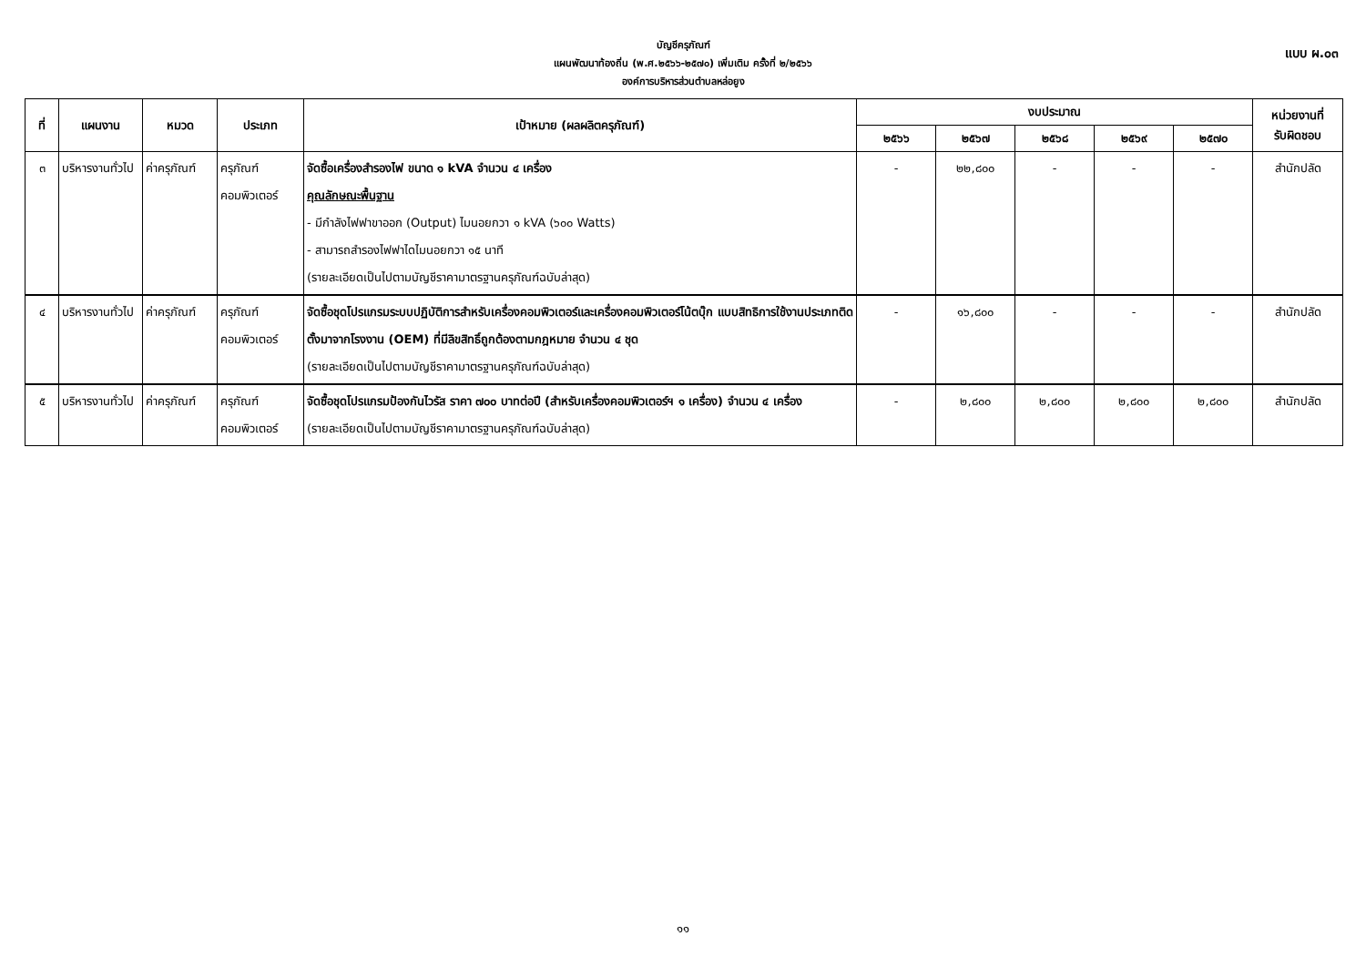บัญชีครุภัณฑ์
แผนพัฒนาท้องถิ่น (พ.ศ.๒๕๖๖-๒๕๗๐) เพิ่มเติม ครั้งที่ ๒/๒๕๖๖
องค์การบริหารส่วนตำบลหล่อยูง
แบบ ผ.๐๓
| ที่ | แผนงาน | หมวด | ประเภท | เป้าหมาย (ผลผลิตครุภัณฑ์) | งบประมาณ | | | | | หน่วยงานที่ รับผิดชอบ |
| --- | --- | --- | --- | --- | --- | --- | --- | --- | --- | --- |
| | | | | | ๒๕๖๖ | ๒๕๖๗ | ๒๕๖๘ | ๒๕๖๙ | ๒๕๗๐ | |
| ๓ | บริหารงานทั่วไป | ค่าครุภัณฑ์ | ครุภัณฑ์คอมพิวเตอร์ | จัดซื้อเครื่องสำรองไฟ ขนาด ๑ kVA จำนวน ๔ เครื่อง คุณลักษณะพื้นฐาน - มีกำลังไฟฟาขาออก (Output) ไมนอยกวา ๑ kVA (๖๐๐ Watts) - สามารถสำรองไฟฟาไดไมนอยกวา ๑๕ นาที (รายละเอียดเป็นไปตามบัญชีราคามาตรฐานครุภัณฑ์ฉบับล่าสุด) | - | ๒๒,๘๐๐ | - | - | - | สำนักปลัด |
| ๔ | บริหารงานทั่วไป | ค่าครุภัณฑ์ | ครุภัณฑ์คอมพิวเตอร์ | จัดซื้อชุดโปรแกรมระบบปฏิบัติการสำหรับเครื่องคอมพิวเตอร์และเครื่องคอมพิวเตอร์โน้ตบุ๊ก แบบสิทธิการใช้งานประเภทติดตั้งมาจากโรงงาน (OEM) ที่มีลิขสิทธิ์ถูกต้องตามกฎหมาย จำนวน ๔ ชุด (รายละเอียดเป็นไปตามบัญชีราคามาตรฐานครุภัณฑ์ฉบับล่าสุด) | - | ๑๖,๘๐๐ | - | - | - | สำนักปลัด |
| ๕ | บริหารงานทั่วไป | ค่าครุภัณฑ์ | ครุภัณฑ์คอมพิวเตอร์ | จัดซื้อชุดโปรแกรมป้องกันไวรัส ราคา ๗๐๐ บาทต่อปี (สำหรับเครื่องคอมพิวเตอร์ฯ ๑ เครื่อง) จำนวน ๔ เครื่อง (รายละเอียดเป็นไปตามบัญชีราคามาตรฐานครุภัณฑ์ฉบับล่าสุด) | - | ๒,๘๐๐ | ๒,๘๐๐ | ๒,๘๐๐ | ๒,๘๐๐ | สำนักปลัด |
๑๑